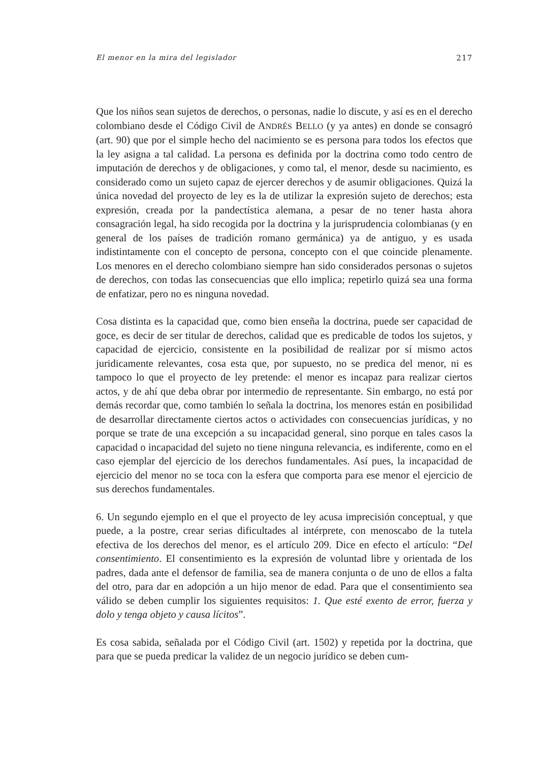El menor en la mira del legislador 217
Que los niños sean sujetos de derechos, o personas, nadie lo discute, y así es en el derecho colombiano desde el Código Civil de ANDRÉS BELLO (y ya antes) en donde se consagró (art. 90) que por el simple hecho del nacimiento se es persona para todos los efectos que la ley asigna a tal calidad. La persona es definida por la doctrina como todo centro de imputación de derechos y de obligaciones, y como tal, el menor, desde su nacimiento, es considerado como un sujeto capaz de ejercer derechos y de asumir obligaciones. Quizá la única novedad del proyecto de ley es la de utilizar la expresión sujeto de derechos; esta expresión, creada por la pandectística alemana, a pesar de no tener hasta ahora consagración legal, ha sido recogida por la doctrina y la jurisprudencia colombianas (y en general de los países de tradición romano germánica) ya de antiguo, y es usada indistintamente con el concepto de persona, concepto con el que coincide plenamente. Los menores en el derecho colombiano siempre han sido considerados personas o sujetos de derechos, con todas las consecuencias que ello implica; repetirlo quizá sea una forma de enfatizar, pero no es ninguna novedad.
Cosa distinta es la capacidad que, como bien enseña la doctrina, puede ser capacidad de goce, es decir de ser titular de derechos, calidad que es predicable de todos los sujetos, y capacidad de ejercicio, consistente en la posibilidad de realizar por sí mismo actos juridicamente relevantes, cosa esta que, por supuesto, no se predica del menor, ni es tampoco lo que el proyecto de ley pretende: el menor es incapaz para realizar ciertos actos, y de ahí que deba obrar por intermedio de representante. Sin embargo, no está por demás recordar que, como también lo señala la doctrina, los menores están en posibilidad de desarrollar directamente ciertos actos o actividades con consecuencias jurídicas, y no porque se trate de una excepción a su incapacidad general, sino porque en tales casos la capacidad o incapacidad del sujeto no tiene ninguna relevancia, es indiferente, como en el caso ejemplar del ejercicio de los derechos fundamentales. Así pues, la incapacidad de ejercicio del menor no se toca con la esfera que comporta para ese menor el ejercicio de sus derechos fundamentales.
6. Un segundo ejemplo en el que el proyecto de ley acusa imprecisión conceptual, y que puede, a la postre, crear serias dificultades al intérprete, con menoscabo de la tutela efectiva de los derechos del menor, es el artículo 209. Dice en efecto el artículo: “Del consentimiento. El consentimiento es la expresión de voluntad libre y orientada de los padres, dada ante el defensor de familia, sea de manera conjunta o de uno de ellos a falta del otro, para dar en adopción a un hijo menor de edad. Para que el consentimiento sea válido se deben cumplir los siguientes requisitos: 1. Que esté exento de error, fuerza y dolo y tenga objeto y causa lícitos”.
Es cosa sabida, señalada por el Código Civil (art. 1502) y repetida por la doctrina, que para que se pueda predicar la validez de un negocio jurídico se deben cum-